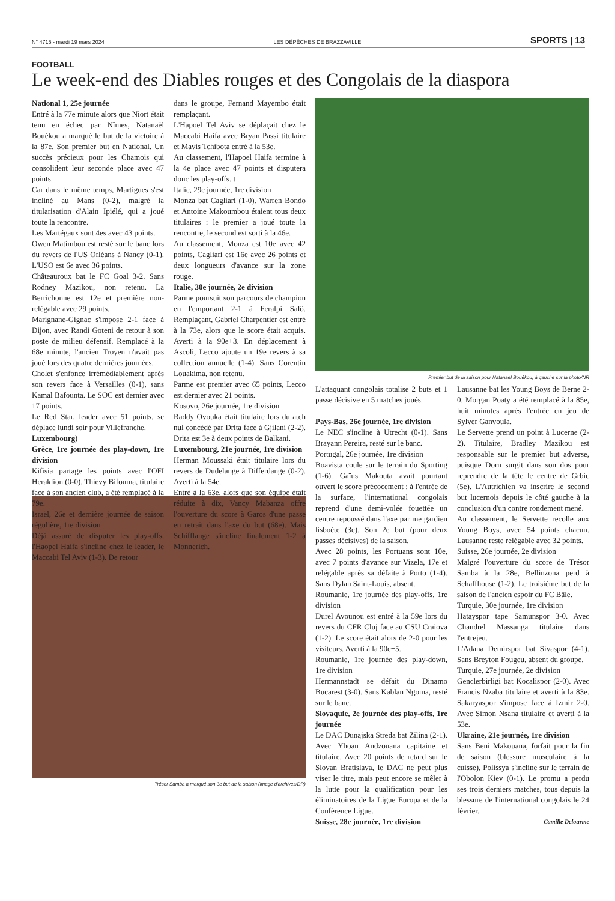N° 4715 - mardi 19 mars 2024 LES DÉPÊCHES DE BRAZZAVILLE SPORTS | 13
FOOTBALL
Le week-end des Diables rouges et des Congolais de la diaspora
National 1, 25e journée
Entré à la 77e minute alors que Niort était tenu en échec par Nîmes, Natanaël Bouékou a marqué le but de la victoire à la 87e. Son premier but en National. Un succès précieux pour les Chamois qui consolident leur seconde place avec 47 points.
Car dans le même temps, Martigues s'est incliné au Mans (0-2), malgré la titularisation d'Alain Ipiélé, qui a joué toute la rencontre.
Les Martégaux sont 4es avec 43 points.
Owen Matimbou est resté sur le banc lors du revers de l'US Orléans à Nancy (0-1). L'USO est 6e avec 36 points.
Châteauroux bat le FC Goal 3-2. Sans Rodney Mazikou, non retenu. La Berrichonne est 12e et première non-relégable avec 29 points.
Marignane-Gignac s'impose 2-1 face à Dijon, avec Randi Goteni de retour à son poste de milieu défensif. Remplacé à la 68e minute, l'ancien Troyen n'avait pas joué lors des quatre dernières journées.
Cholet s'enfonce irrémédiablement après son revers face à Versailles (0-1), sans Kamal Bafounta. Le SOC est dernier avec 17 points.
Le Red Star, leader avec 51 points, se déplace lundi soir pour Villefranche.
Luxembourg)
Grèce, 1re journée des play-down, 1re division
Kifisia partage les points avec l'OFI Heraklion (0-0). Thievy Bifouma, titulaire face à son ancien club, a été remplacé à la 79e.
Israël, 26e et dernière journée de saison régulière, 1re division
Déjà assuré de disputer les play-offs, l'Haopel Haifa s'incline chez le leader, le Maccabi Tel Aviv (1-3). De retour
dans le groupe, Fernand Mayembo était remplaçant.
L'Hapoel Tel Aviv se déplaçait chez le Maccabi Haifa avec Bryan Passi titulaire et Mavis Tchibota entré à la 53e.
Au classement, l'Hapoel Haifa termine à la 4e place avec 47 points et disputera donc les play-offs. t
Italie, 29e journée, 1re division
Monza bat Cagliari (1-0). Warren Bondo et Antoine Makoumbou étaient tous deux titulaires : le premier a joué toute la rencontre, le second est sorti à la 46e.
Au classement, Monza est 10e avec 42 points, Cagliari est 16e avec 26 points et deux longueurs d'avance sur la zone rouge.
Italie, 30e journée, 2e division
Parme poursuit son parcours de champion en l'emportant 2-1 à Feralpi Salô. Remplaçant, Gabriel Charpentier est entré à la 73e, alors que le score était acquis. Averti à la 90e+3. En déplacement à Ascoli, Lecco ajoute un 19e revers à sa collection annuelle (1-4). Sans Corentin Louakima, non retenu.
Parme est premier avec 65 points, Lecco est dernier avec 21 points.
Kosovo, 26e journée, 1re division
Raddy Ovouka était titulaire lors du atch nul concédé par Drita face à Gjilani (2-2). Drita est 3e à deux points de Balkani.
Luxembourg, 21e journée, 1re division
Herman Moussaki était titulaire lors du revers de Dudelange à Differdange (0-2). Averti à la 54e.
Entré à la 63e, alors que son équipe était réduite à dix, Vancy Mabanza offre l'ouverture du score à Garos d'une passe en retrait dans l'axe du but (68e). Mais Schifflange s'incline finalement 1-2 à Monnerich.
Premier but de la saison pour Natanael Bouékou, à gauche sur la photo/NR
L'attaquant congolais totalise 2 buts et 1 passe décisive en 5 matches joués.
Pays-Bas, 26e journée, 1re division
Le NEC s'incline à Utrecht (0-1). Sans Brayann Pereira, resté sur le banc.
Portugal, 26e journée, 1re division
Boavista coule sur le terrain du Sporting (1-6). Gaïus Makouta avait pourtant ouvert le score précocement : à l'entrée de la surface, l'international congolais reprend d'une demi-volée fouettée un centre repoussé dans l'axe par me gardien lisboète (3e). Son 2e but (pour deux passes décisives) de la saison.
Avec 28 points, les Portuans sont 10e, avec 7 points d'avance sur Vizela, 17e et relégable après sa défaite à Porto (1-4). Sans Dylan Saint-Louis, absent.
Roumanie, 1re journée des play-offs, 1re division
Durel Avounou est entré à la 59e lors du revers du CFR Cluj face au CSU Craiova (1-2). Le score était alors de 2-0 pour les visiteurs. Averti à la 90e+5.
Roumanie, 1re journée des play-down, 1re division
Hermannstadt se défait du Dinamo Bucarest (3-0). Sans Kablan Ngoma, resté sur le banc.
Slovaquie, 2e journée des play-offs, 1re journée
Le DAC Dunajska Streda bat Zilina (2-1). Avec Yhoan Andzouana capitaine et titulaire. Avec 20 points de retard sur le Slovan Bratislava, le DAC ne peut plus viser le titre, mais peut encore se mêler à la lutte pour la qualification pour les éliminatoires de la Ligue Europa et de la Conférence Ligue.
Suisse, 28e journée, 1re division
Lausanne bat les Young Boys de Berne 2-0. Morgan Poaty a été remplacé à la 85e, huit minutes après l'entrée en jeu de Sylver Ganvoula.
Le Servette prend un point à Lucerne (2-2). Titulaire, Bradley Mazikou est responsable sur le premier but adverse, puisque Dorn surgit dans son dos pour reprendre de la tête le centre de Grbic (5e). L'Autrichien va inscrire le second but lucernois depuis le côté gauche à la conclusion d'un contre rondement mené.
Au classement, le Servette recolle aux Young Boys, avec 54 points chacun. Lausanne reste relégable avec 32 points.
Suisse, 26e journée, 2e division
Malgré l'ouverture du score de Trésor Samba à la 28e, Bellinzona perd à Schaffhouse (1-2). Le troisième but de la saison de l'ancien espoir du FC Bâle.
Turquie, 30e journée, 1re division
Hatayspor tape Samunspor 3-0. Avec Chandrel Massanga titulaire dans l'entrejeu.
L'Adana Demirspor bat Sivaspor (4-1). Sans Breyton Fougeu, absent du groupe.
Turquie, 27e journée, 2e division
Genclerbirligi bat Kocalispor (2-0). Avec Francis Nzaba titulaire et averti à la 83e. Sakaryaspor s'impose face à Izmir 2-0. Avec Simon Nsana titulaire et averti à la 53e.
Ukraine, 21e journée, 1re division
Sans Beni Makouana, forfait pour la fin de saison (blessure musculaire à la cuisse), Polissya s'incline sur le terrain de l'Obolon Kiev (0-1). Le promu a perdu ses trois derniers matches, tous depuis la blessure de l'international congolais le 24 février.
Camille Delourme
Trésor Samba a marqué son 3e but de la saison (image d'archives/DR)